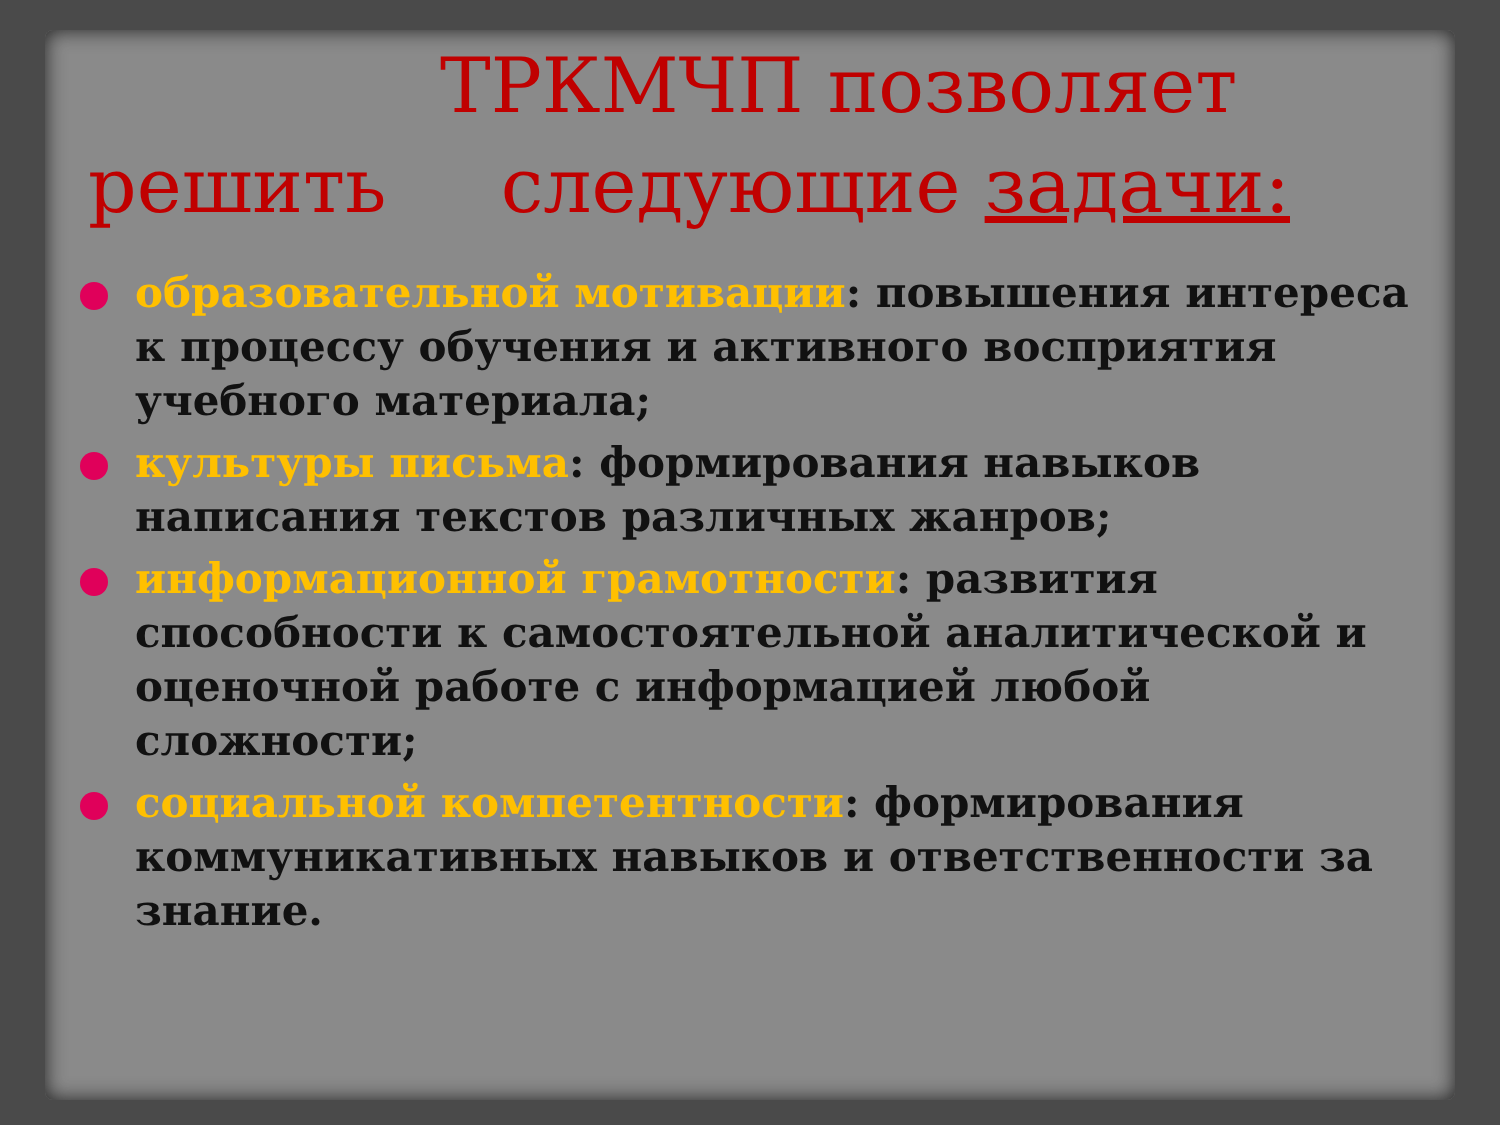ТРКМЧП позволяет
решить следующие задачи:
образовательной мотивации: повышения интереса к процессу обучения и активного восприятия учебного материала;
культуры письма: формирования навыков написания текстов различных жанров;
информационной грамотности: развития способности к самостоятельной аналитической и оценочной работе с информацией любой сложности;
социальной компетентности: формирования коммуникативных навыков и ответственности за знание.